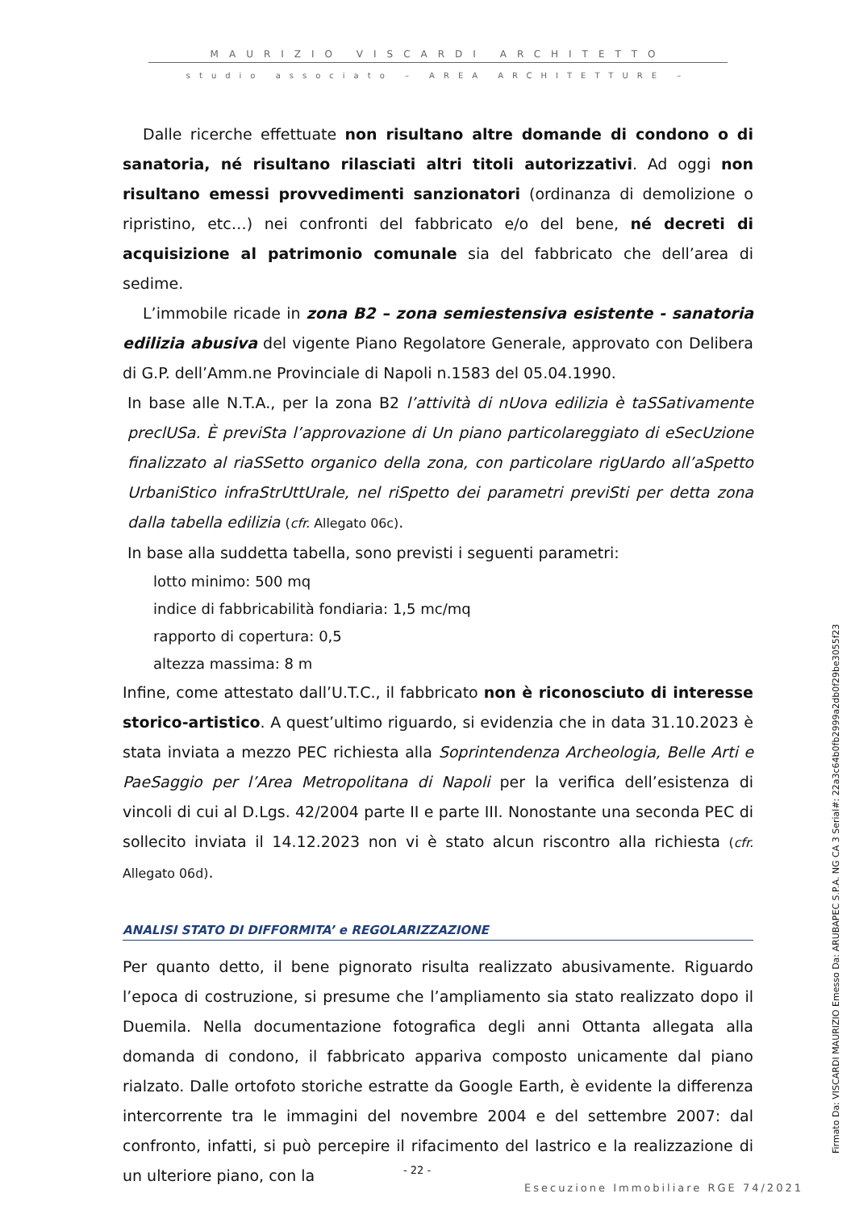MAURIZIO VISCARDI ARCHITETTO
studio associato – AREA ARCHITETTURE –
Dalle ricerche effettuate non risultano altre domande di condono o di sanatoria, né risultano rilasciati altri titoli autorizzativi. Ad oggi non risultano emessi provvedimenti sanzionatori (ordinanza di demolizione o ripristino, etc…) nei confronti del fabbricato e/o del bene, né decreti di acquisizione al patrimonio comunale sia del fabbricato che dell’area di sedime.
L’immobile ricade in zona B2 – zona semiestensiva esistente - sanatoria edilizia abusiva del vigente Piano Regolatore Generale, approvato con Delibera di G.P. dell’Amm.ne Provinciale di Napoli n.1583 del 05.04.1990.
In base alle N.T.A., per la zona B2 l’attività di nUova edilizia è taSSativamente preclUSa. È previSta l’approvazione di Un piano particolareggiato di eSecUzione finalizzato al riaSSetto organico della zona, con particolare rigUardo all’aSpetto UrbaniStico infraStrUttUrale, nel riSpetto dei parametri previSti per detta zona dalla tabella edilizia (cfr. Allegato 06c).
In base alla suddetta tabella, sono previsti i seguenti parametri:
lotto minimo: 500 mq
indice di fabbricabilità fondiaria: 1,5 mc/mq
rapporto di copertura: 0,5
altezza massima: 8 m
Infine, come attestato dall’U.T.C., il fabbricato non è riconosciuto di interesse storico-artistico. A quest’ultimo riguardo, si evidenzia che in data 31.10.2023 è stata inviata a mezzo PEC richiesta alla Soprintendenza Archeologia, Belle Arti e PaeSaggio per l’Area Metropolitana di Napoli per la verifica dell’esistenza di vincoli di cui al D.Lgs. 42/2004 parte II e parte III. Nonostante una seconda PEC di sollecito inviata il 14.12.2023 non vi è stato alcun riscontro alla richiesta (cfr. Allegato 06d).
ANALISI STATO DI DIFFORMITA’ e REGOLARIZZAZIONE
Per quanto detto, il bene pignorato risulta realizzato abusivamente. Riguardo l’epoca di costruzione, si presume che l’ampliamento sia stato realizzato dopo il Duemila. Nella documentazione fotografica degli anni Ottanta allegata alla domanda di condono, il fabbricato appariva composto unicamente dal piano rialzato. Dalle ortofoto storiche estratte da Google Earth, è evidente la differenza intercorrente tra le immagini del novembre 2004 e del settembre 2007: dal confronto, infatti, si può percepire il rifacimento del lastrico e la realizzazione di un ulteriore piano, con la
Firmato Da: VISCARDI MAURIZIO Emesso Da: ARUBAPEC S.P.A. NG CA 3 Serial#: 22a3c64b0fb2999a2db0f29be3055f23
- 22 -
Esecuzione Immobiliare RGE 74/2021